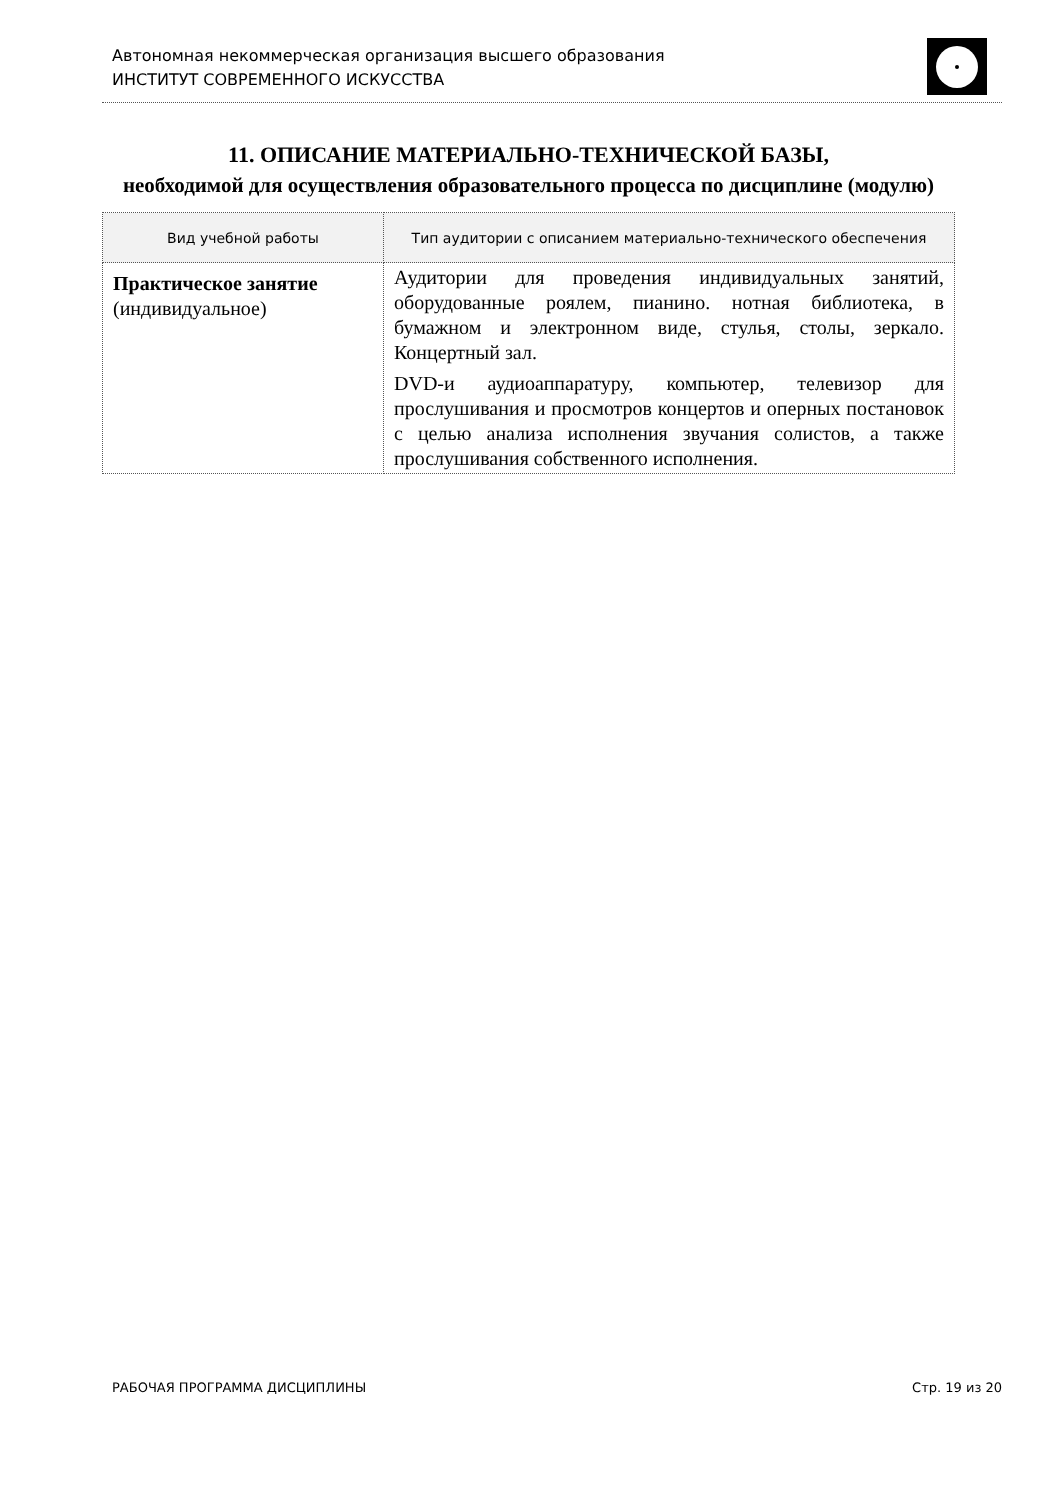Автономная некоммерческая организация высшего образования
ИНСТИТУТ СОВРЕМЕННОГО ИСКУССТВА
11. ОПИСАНИЕ МАТЕРИАЛЬНО-ТЕХНИЧЕСКОЙ БАЗЫ,
необходимой для осуществления образовательного процесса по дисциплине (модулю)
| Вид учебной работы | Тип аудитории с описанием материально-технического обеспечения |
| --- | --- |
| Практическое занятие (индивидуальное) | Аудитории для проведения индивидуальных занятий, оборудованные роялем, пианино. нотная библиотека, в бумажном и электронном виде, стулья, столы, зеркало. Концертный зал. DVD-и аудиоаппаратуру, компьютер, телевизор для прослушивания и просмотров концертов и оперных постановок с целью анализа исполнения звучания солистов, а также прослушивания собственного исполнения. |
РАБОЧАЯ ПРОГРАММА ДИСЦИПЛИНЫ Стр. 19 из 20